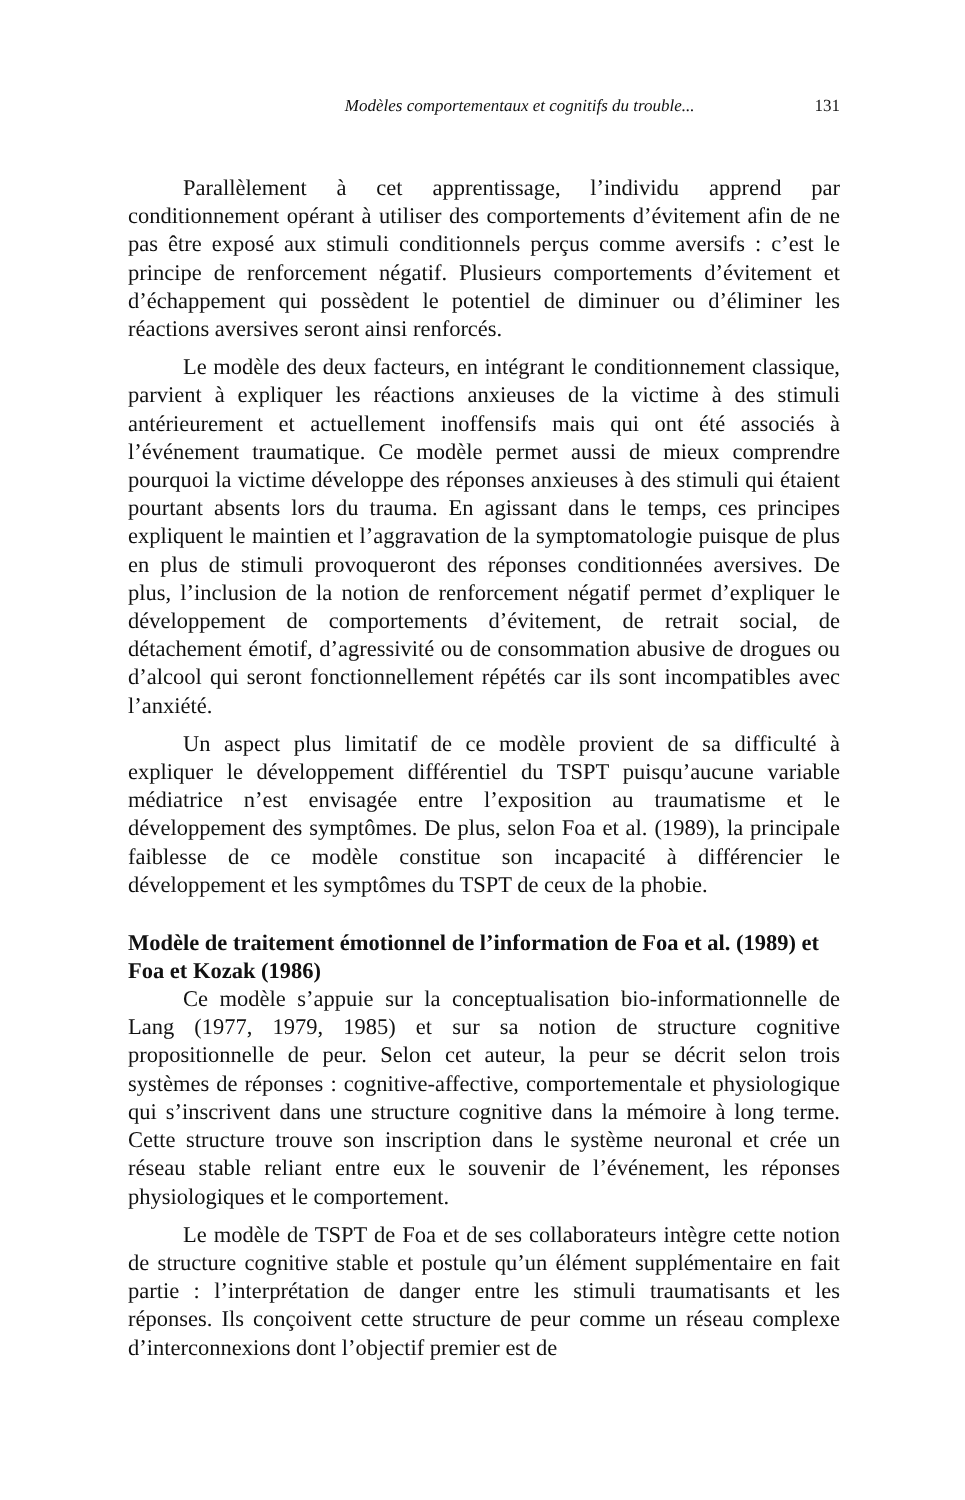Modèles comportementaux et cognitifs du trouble... 131
Parallèlement à cet apprentissage, l’individu apprend par conditionnement opérant à utiliser des comportements d’évitement afin de ne pas être exposé aux stimuli conditionnels perçus comme aversifs : c’est le principe de renforcement négatif. Plusieurs comportements d’évitement et d’échappement qui possèdent le potentiel de diminuer ou d’éliminer les réactions aversives seront ainsi renforcés.
Le modèle des deux facteurs, en intégrant le conditionnement classique, parvient à expliquer les réactions anxieuses de la victime à des stimuli antérieurement et actuellement inoffensifs mais qui ont été associés à l’événement traumatique. Ce modèle permet aussi de mieux comprendre pourquoi la victime développe des réponses anxieuses à des stimuli qui étaient pourtant absents lors du trauma. En agissant dans le temps, ces principes expliquent le maintien et l’aggravation de la symptomatologie puisque de plus en plus de stimuli provoqueront des réponses conditionnées aversives. De plus, l’inclusion de la notion de renforcement négatif permet d’expliquer le développement de comportements d’évitement, de retrait social, de détachement émotif, d’agressivité ou de consommation abusive de drogues ou d’alcool qui seront fonctionnellement répétés car ils sont incompatibles avec l’anxiété.
Un aspect plus limitatif de ce modèle provient de sa difficulté à expliquer le développement différentiel du TSPT puisqu’aucune variable médiatrice n’est envisagée entre l’exposition au traumatisme et le développement des symptômes. De plus, selon Foa et al. (1989), la principale faiblesse de ce modèle constitue son incapacité à différencier le développement et les symptômes du TSPT de ceux de la phobie.
Modèle de traitement émotionnel de l’information de Foa et al. (1989) et Foa et Kozak (1986)
Ce modèle s’appuie sur la conceptualisation bio-informationnelle de Lang (1977, 1979, 1985) et sur sa notion de structure cognitive propositionnelle de peur. Selon cet auteur, la peur se décrit selon trois systèmes de réponses : cognitive-affective, comportementale et physiologique qui s’inscrivent dans une structure cognitive dans la mémoire à long terme. Cette structure trouve son inscription dans le système neuronal et crée un réseau stable reliant entre eux le souvenir de l’événement, les réponses physiologiques et le comportement.
Le modèle de TSPT de Foa et de ses collaborateurs intègre cette notion de structure cognitive stable et postule qu’un élément supplémentaire en fait partie : l’interprétation de danger entre les stimuli traumatisants et les réponses. Ils conçoivent cette structure de peur comme un réseau complexe d’interconnexions dont l’objectif premier est de